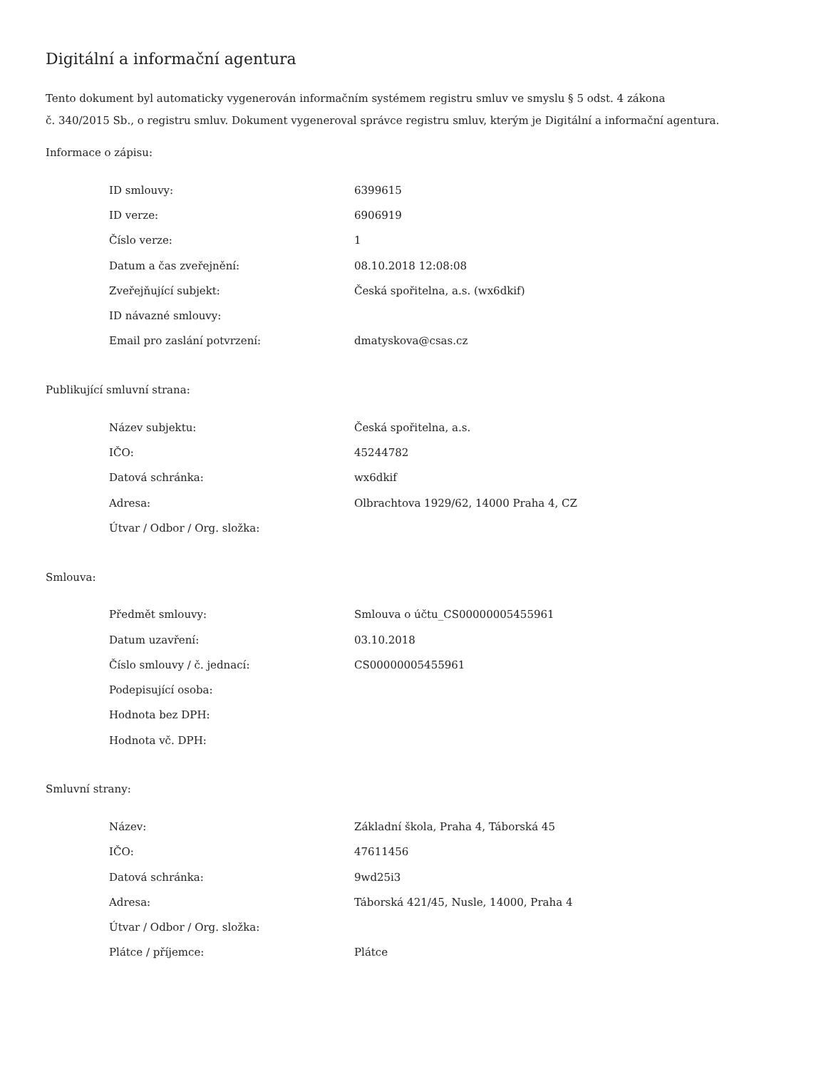Digitální a informační agentura
Tento dokument byl automaticky vygenerován informačním systémem registru smluv ve smyslu § 5 odst. 4 zákona
č. 340/2015 Sb., o registru smluv. Dokument vygeneroval správce registru smluv, kterým je Digitální a informační agentura.
Informace o zápisu:
| ID smlouvy: | 6399615 |
| ID verze: | 6906919 |
| Číslo verze: | 1 |
| Datum a čas zveřejnění: | 08.10.2018 12:08:08 |
| Zveřejňující subjekt: | Česká spořitelna, a.s. (wx6dkif) |
| ID návazné smlouvy: | |
| Email pro zaslání potvrzení: | dmatyskova@csas.cz |
Publikující smluvní strana:
| Název subjektu: | Česká spořitelna, a.s. |
| IČO: | 45244782 |
| Datová schránka: | wx6dkif |
| Adresa: | Olbrachtova 1929/62, 14000 Praha 4, CZ |
| Útvar / Odbor / Org. složka: | |
Smlouva:
| Předmět smlouvy: | Smlouva o účtu_CS00000005455961 |
| Datum uzavření: | 03.10.2018 |
| Číslo smlouvy / č. jednací: | CS00000005455961 |
| Podepisující osoba: | |
| Hodnota bez DPH: | |
| Hodnota vč. DPH: | |
Smluvní strany:
| Název: | Základní škola, Praha 4, Táborská 45 |
| IČO: | 47611456 |
| Datová schránka: | 9wd25i3 |
| Adresa: | Táborská 421/45, Nusle, 14000, Praha 4 |
| Útvar / Odbor / Org. složka: | |
| Plátce / příjemce: | Plátce |